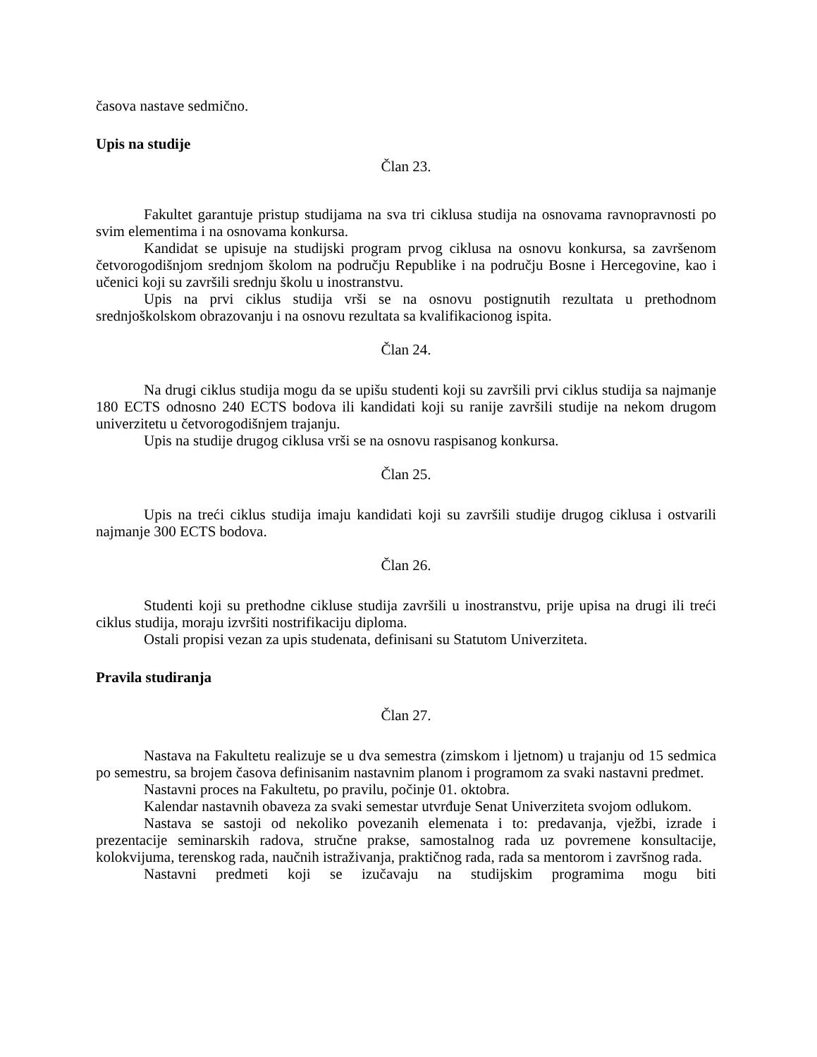časova nastave sedmično.
Upis na studije
Član 23.
Fakultet garantuje pristup studijama na sva tri ciklusa studija na osnovama ravnopravnosti po svim elementima i na osnovama konkursa.
Kandidat se upisuje na studijski program prvog ciklusa na osnovu konkursa, sa završenom četvorogodišnjom srednjom školom na području Republike i na području Bosne i Hercegovine, kao i učenici koji su završili srednju školu u inostranstvu.
Upis na prvi ciklus studija vrši se na osnovu postignutih rezultata u prethodnom srednjoškolskom obrazovanju i na osnovu rezultata sa kvalifikacionog ispita.
Član 24.
Na drugi ciklus studija mogu da se upišu studenti koji su završili prvi ciklus studija sa najmanje 180 ECTS odnosno 240 ECTS bodova ili kandidati koji su ranije završili studije na nekom drugom univerzitetu u četvorogodišnjem trajanju.
Upis na studije drugog ciklusa vrši se na osnovu raspisanog konkursa.
Član 25.
Upis na treći ciklus studija imaju kandidati koji su završili studije drugog ciklusa i ostvarili najmanje 300 ECTS bodova.
Član 26.
Studenti koji su prethodne cikluse studija završili u inostranstvu, prije upisa na drugi ili treći ciklus studija, moraju izvršiti nostrifikaciju diploma.
Ostali propisi vezan za upis studenata, definisani su Statutom Univerziteta.
Pravila studiranja
Član 27.
Nastava na Fakultetu realizuje se u dva semestra (zimskom i ljetnom) u trajanju od 15 sedmica po semestru, sa brojem časova definisanim nastavnim planom i programom za svaki nastavni predmet.
Nastavni proces na Fakultetu, po pravilu, počinje 01. oktobra.
Kalendar nastavnih obaveza za svaki semestar utvrđuje Senat Univerziteta svojom odlukom.
Nastava se sastoji od nekoliko povezanih elemenata i to: predavanja, vježbi, izrade i prezentacije seminarskih radova, stručne prakse, samostalnog rada uz povremene konsultacije, kolokvijuma, terenskog rada, naučnih istraživanja, praktičnog rada, rada sa mentorom i završnog rada.
Nastavni predmeti koji se izučavaju na studijskim programima mogu biti